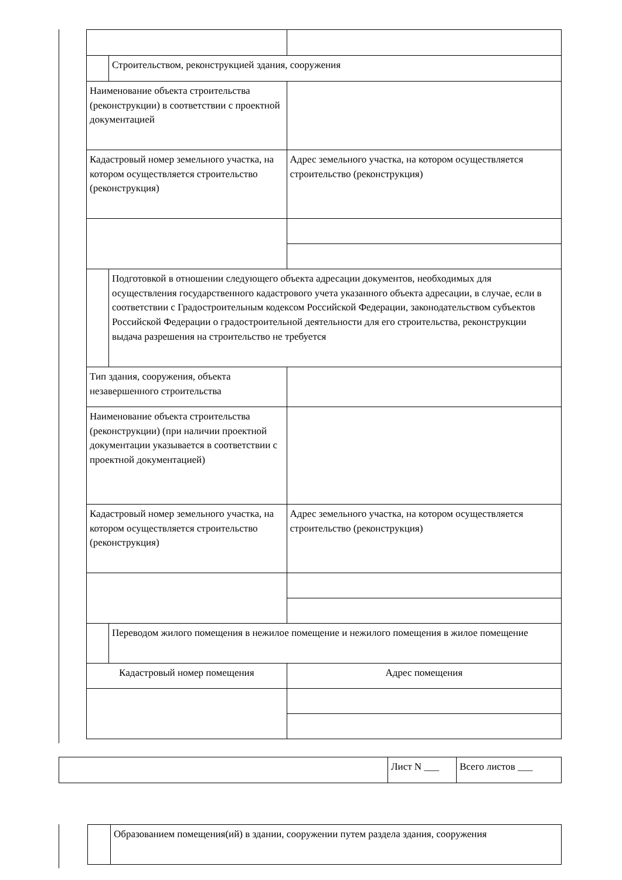| | Строительством, реконструкцией здания, сооружения | |
| Наименование объекта строительства (реконструкции) в соответствии с проектной документацией | | |
| Кадастровый номер земельного участка, на котором осуществляется строительство (реконструкция) | | Адрес земельного участка, на котором осуществляется строительство (реконструкция) |
| | Подготовкой в отношении следующего объекта адресации документов, необходимых для осуществления государственного кадастрового учета указанного объекта адресации, в случае, если в соответствии с Градостроительным кодексом Российской Федерации, законодательством субъектов Российской Федерации о градостроительной деятельности для его строительства, реконструкции выдача разрешения на строительство не требуется | |
| Тип здания, сооружения, объекта незавершенного строительства | | |
| Наименование объекта строительства (реконструкции) (при наличии проектной документации указывается в соответствии с проектной документацией) | | |
| Кадастровый номер земельного участка, на котором осуществляется строительство (реконструкция) | | Адрес земельного участка, на котором осуществляется строительство (реконструкция) |
| | Переводом жилого помещения в нежилое помещение и нежилого помещения в жилое помещение | |
| Кадастровый номер помещения | | Адрес помещения |
| | Лист N ___ | Всего листов ___ |
| | Образованием помещения(ий) в здании, сооружении путем раздела здания, сооружения |